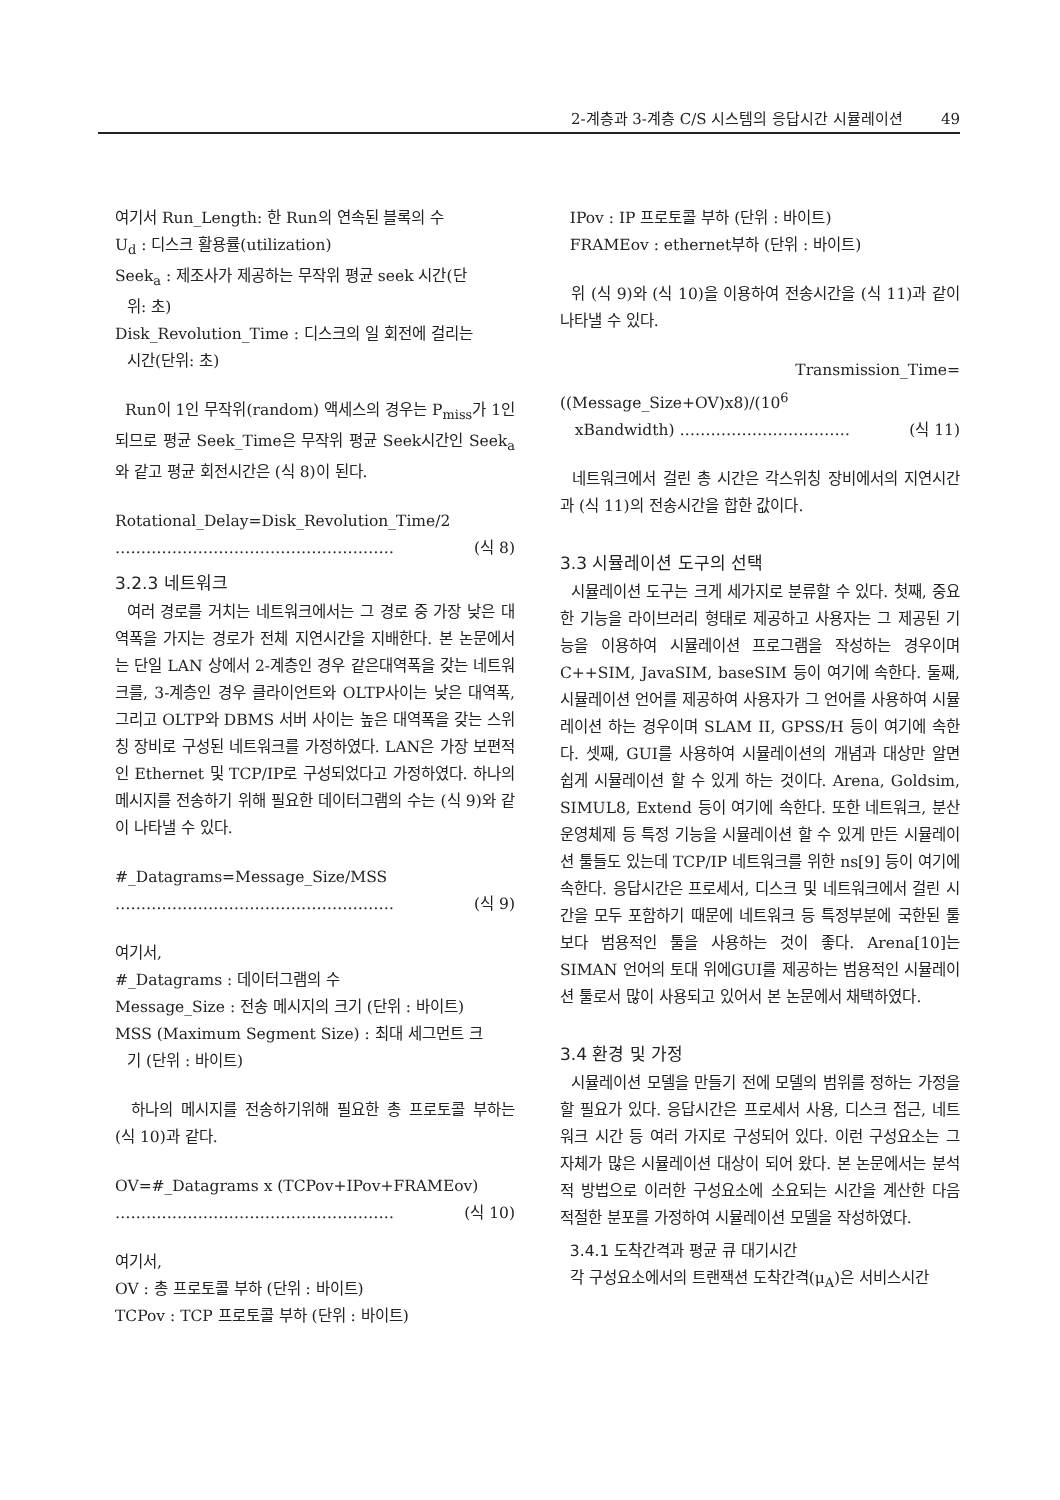2-계층과 3-계층 C/S 시스템의 응답시간 시뮬레이션 49
여기서 Run_Length: 한 Run의 연속된 블록의 수
U<sub>d</sub> : 디스크 활용률(utilization)
Seek<sub>a</sub> : 제조사가 제공하는 무작위 평균 seek 시간(단
위: 초)
Disk_Revolution_Time : 디스크의 일 회전에 걸리는
시간(단위: 초)
Run이 1인 무작위(random) 액세스의 경우는 P<sub>miss</sub>가 1인 되므로 평균 Seek_Time은 무작위 평균 Seek시간인 Seek<sub>a</sub>와 같고 평균 회전시간은 (식 8)이 된다.
Rotational_Delay=Disk_Revolution_Time/2
……………………………………………… (식 8)
3.2.3 네트워크
여러 경로를 거치는 네트워크에서는 그 경로 중 가장 낮은 대역폭을 가지는 경로가 전체 지연시간을 지배한다. 본 논문에서는 단일 LAN 상에서 2-계층인 경우 같은대역폭을 갖는 네트워크를, 3-계층인 경우 클라이언트와 OLTP사이는 낮은 대역폭, 그리고 OLTP와 DBMS 서버 사이는 높은 대역폭을 갖는 스위칭 장비로 구성된 네트워크를 가정하였다. LAN은 가장 보편적인 Ethernet 및 TCP/IP로 구성되었다고 가정하였다. 하나의 메시지를 전송하기 위해 필요한 데이터그램의 수는 (식 9)와 같이 나타낼 수 있다.
#_Datagrams=Message_Size/MSS
……………………………………………… (식 9)
여기서,
#_Datagrams : 데이터그램의 수
Message_Size : 전송 메시지의 크기 (단위 : 바이트)
MSS (Maximum Segment Size) : 최대 세그먼트 크
기 (단위 : 바이트)
하나의 메시지를 전송하기위해 필요한 총 프로토콜 부하는 (식 10)과 같다.
OV=#_Datagrams x (TCPov+IPov+FRAMEov)
……………………………………………… (식 10)
여기서,
OV : 총 프로토콜 부하 (단위 : 바이트)
TCPov : TCP 프로토콜 부하 (단위 : 바이트)
IPov : IP 프로토콜 부하 (단위 : 바이트)
FRAMEov : ethernet부하 (단위 : 바이트)
위 (식 9)와 (식 10)을 이용하여 전송시간을 (식 11)과 같이 나타낼 수 있다.
Transmission_Time=((Message_Size+OV)x8)/(10<sup>6</sup>
xBandwidth) …………………………… (식 11)
네트워크에서 걸린 총 시간은 각스위칭 장비에서의 지연시간과 (식 11)의 전송시간을 합한 값이다.
3.3 시뮬레이션 도구의 선택
시뮬레이션 도구는 크게 세가지로 분류할 수 있다. 첫째, 중요한 기능을 라이브러리 형태로 제공하고 사용자는 그 제공된 기능을 이용하여 시뮬레이션 프로그램을 작성하는 경우이며 C++SIM, JavaSIM, baseSIM 등이 여기에 속한다. 둘째, 시뮬레이션 언어를 제공하여 사용자가 그 언어를 사용하여 시뮬레이션 하는 경우이며 SLAM II, GPSS/H 등이 여기에 속한다. 셋째, GUI를 사용하여 시뮬레이션의 개념과 대상만 알면 쉽게 시뮬레이션 할 수 있게 하는 것이다. Arena, Goldsim, SIMUL8, Extend 등이 여기에 속한다. 또한 네트워크, 분산운영체제 등 특정 기능을 시뮬레이션 할 수 있게 만든 시뮬레이션 툴들도 있는데 TCP/IP 네트워크를 위한 ns[9] 등이 여기에 속한다. 응답시간은 프로세서, 디스크 및 네트워크에서 걸린 시간을 모두 포함하기 때문에 네트워크 등 특정부분에 국한된 툴보다 범용적인 툴을 사용하는 것이 좋다. Arena[10]는 SIMAN 언어의 토대 위에GUI를 제공하는 범용적인 시뮬레이션 툴로서 많이 사용되고 있어서 본 논문에서 채택하였다.
3.4 환경 및 가정
시뮬레이션 모델을 만들기 전에 모델의 범위를 정하는 가정을 할 필요가 있다. 응답시간은 프로세서 사용, 디스크 접근, 네트워크 시간 등 여러 가지로 구성되어 있다. 이런 구성요소는 그 자체가 많은 시뮬레이션 대상이 되어 왔다. 본 논문에서는 분석적 방법으로 이러한 구성요소에 소요되는 시간을 계산한 다음 적절한 분포를 가정하여 시뮬레이션 모델을 작성하였다.
3.4.1 도착간격과 평균 큐 대기시간
각 구성요소에서의 트랜잭션 도착간격(μ<sub>A</sub>)은 서비스시간